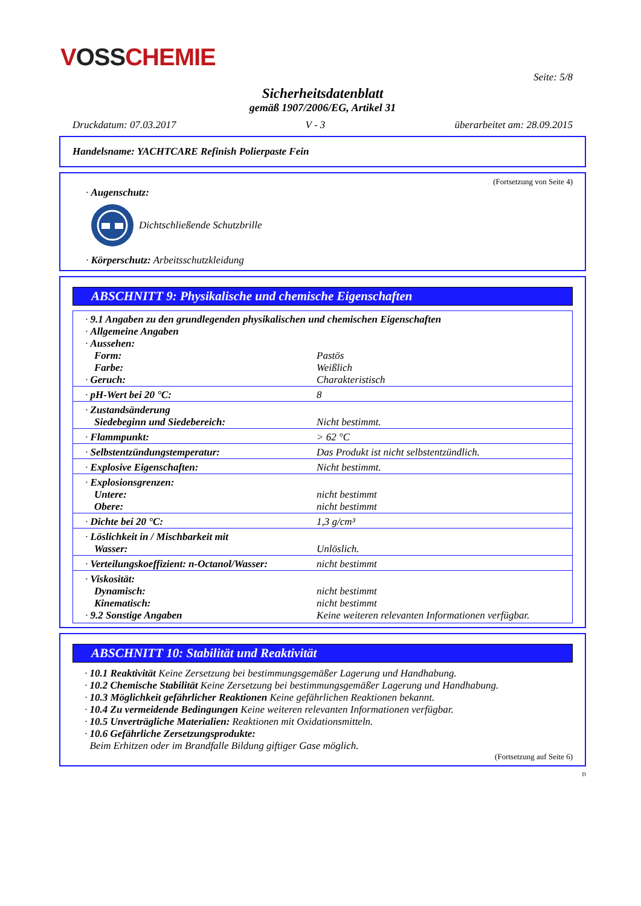VOSS CHEMIE
Seite: 5/8
Sicherheitsdatenblatt
gemäß 1907/2006/EG, Artikel 31
Druckdatum: 07.03.2017 V - 3 überarbeitet am: 28.09.2015
Handelsname: YACHTCARE Refinish Polierpaste Fein
(Fortsetzung von Seite 4)
· Augenschutz:
Dichtschließende Schutzbrille
· Körperschutz: Arbeitsschutzkleidung
ABSCHNITT 9: Physikalische und chemische Eigenschaften
| · 9.1 Angaben zu den grundlegenden physikalischen und chemischen Eigenschaften | |
| · Allgemeine Angaben | |
| · Aussehen: | |
| Form: | Pastös |
| Farbe: | Weißlich |
| · Geruch: | Charakteristisch |
| · pH-Wert bei 20 °C: | 8 |
| · Zustandsänderung | |
| Siedebeginn und Siedebereich: | Nicht bestimmt. |
| · Flammpunkt: | > 62 °C |
| · Selbstentzündungstemperatur: | Das Produkt ist nicht selbstentzündlich. |
| · Explosive Eigenschaften: | Nicht bestimmt. |
| · Explosionsgrenzen: | |
| Untere: | nicht bestimmt |
| Obere: | nicht bestimmt |
| · Dichte bei 20 °C: | 1,3 g/cm³ |
| · Löslichkeit in / Mischbarkeit mit | |
| Wasser: | Unlöslich. |
| · Verteilungskoeffizient: n-Octanol/Wasser: | nicht bestimmt |
| · Viskosität: | |
| Dynamisch: | nicht bestimmt |
| Kinematisch: | nicht bestimmt |
| · 9.2 Sonstige Angaben | Keine weiteren relevanten Informationen verfügbar. |
ABSCHNITT 10: Stabilität und Reaktivität
· 10.1 Reaktivität Keine Zersetzung bei bestimmungsgemäßer Lagerung und Handhabung.
· 10.2 Chemische Stabilität Keine Zersetzung bei bestimmungsgemäßer Lagerung und Handhabung.
· 10.3 Möglichkeit gefährlicher Reaktionen Keine gefährlichen Reaktionen bekannt.
· 10.4 Zu vermeidende Bedingungen Keine weiteren relevanten Informationen verfügbar.
· 10.5 Unverträgliche Materialien: Reaktionen mit Oxidationsmitteln.
· 10.6 Gefährliche Zersetzungsprodukte:
Beim Erhitzen oder im Brandfalle Bildung giftiger Gase möglich.
(Fortsetzung auf Seite 6)
D